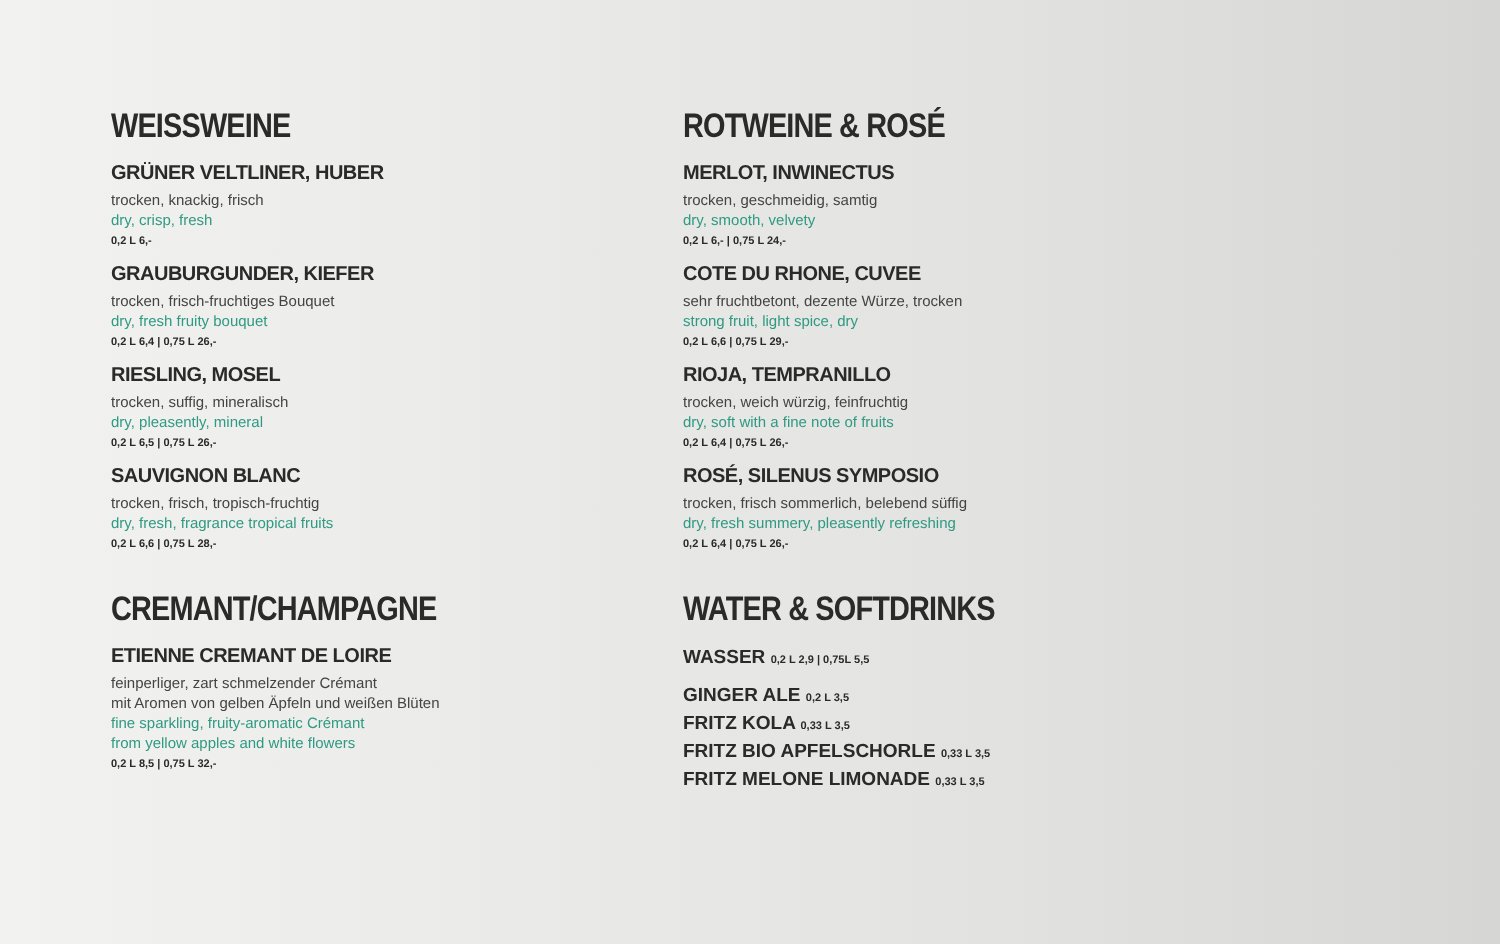WEISSWEINE
GRÜNER VELTLINER, HUBER
trocken, knackig, frisch
dry, crisp, fresh
0,2 L 6,-
GRAUBURGUNDER, KIEFER
trocken, frisch-fruchtiges Bouquet
dry, fresh fruity bouquet
0,2 L 6,4 | 0,75 L 26,-
RIESLING, MOSEL
trocken, suffig, mineralisch
dry, pleasently, mineral
0,2 L 6,5 | 0,75 L 26,-
SAUVIGNON BLANC
trocken, frisch, tropisch-fruchtig
dry, fresh, fragrance tropical fruits
0,2 L 6,6 | 0,75 L 28,-
CREMANT/CHAMPAGNE
ETIENNE CREMANT DE LOIRE
feinperliger, zart schmelzender Crémant
mit Aromen von gelben Äpfeln und weißen Blüten
fine sparkling, fruity-aromatic Crémant
from yellow apples and white flowers
0,2 L 8,5 | 0,75 L 32,-
ROTWEINE & ROSÉ
MERLOT, INWINECTUS
trocken, geschmeidig, samtig
dry, smooth, velvety
0,2 L 6,- | 0,75 L 24,-
COTE DU RHONE, CUVEE
sehr fruchtbetont, dezente Würze, trocken
strong fruit, light spice, dry
0,2 L 6,6 | 0,75 L 29,-
RIOJA, TEMPRANILLO
trocken, weich würzig, feinfruchtig
dry, soft with a fine note of fruits
0,2 L 6,4 | 0,75 L 26,-
ROSÉ, SILENUS SYMPOSIO
trocken, frisch sommerlich, belebend süffig
dry, fresh summery, pleasently refreshing
0,2 L 6,4 | 0,75 L 26,-
WATER & SOFTDRINKS
WASSER 0,2 L 2,9 | 0,75L 5,5
GINGER ALE 0,2 L 3,5
FRITZ KOLA 0,33 L 3,5
FRITZ BIO APFELSCHORLE 0,33 L 3,5
FRITZ MELONE LIMONADE 0,33 L 3,5